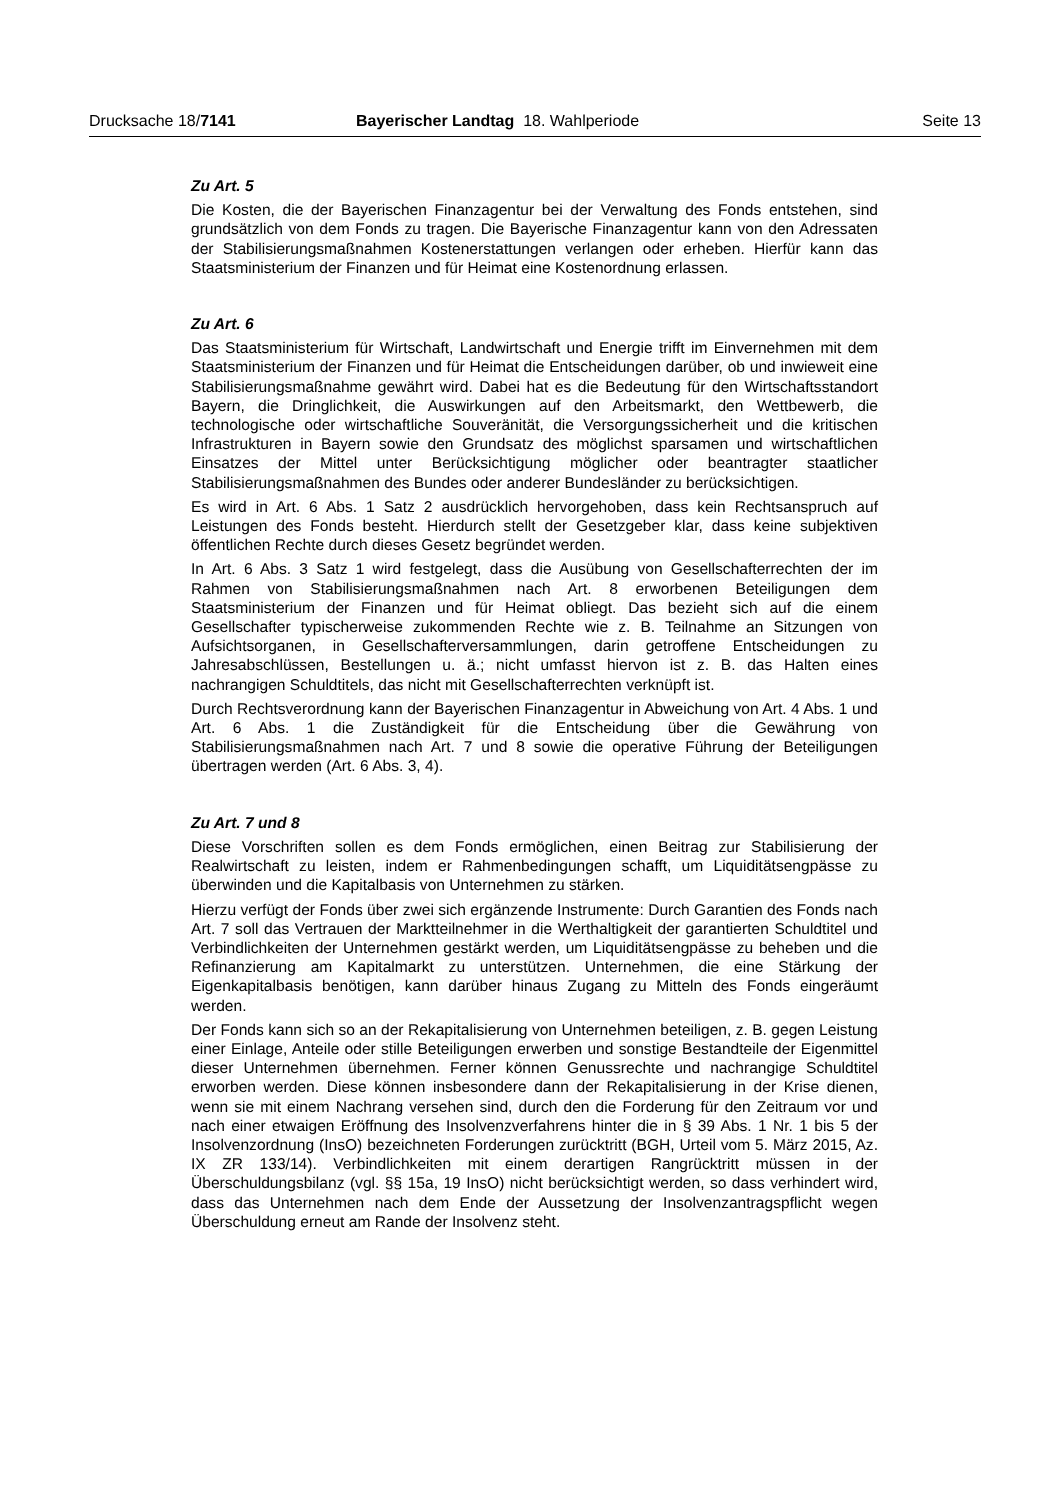Drucksache 18/7141 Bayerischer Landtag 18. Wahlperiode Seite 13
Zu Art. 5
Die Kosten, die der Bayerischen Finanzagentur bei der Verwaltung des Fonds entstehen, sind grundsätzlich von dem Fonds zu tragen. Die Bayerische Finanzagentur kann von den Adressaten der Stabilisierungsmaßnahmen Kostenerstattungen verlangen oder erheben. Hierfür kann das Staatsministerium der Finanzen und für Heimat eine Kostenordnung erlassen.
Zu Art. 6
Das Staatsministerium für Wirtschaft, Landwirtschaft und Energie trifft im Einvernehmen mit dem Staatsministerium der Finanzen und für Heimat die Entscheidungen darüber, ob und inwieweit eine Stabilisierungsmaßnahme gewährt wird. Dabei hat es die Bedeutung für den Wirtschaftsstandort Bayern, die Dringlichkeit, die Auswirkungen auf den Arbeitsmarkt, den Wettbewerb, die technologische oder wirtschaftliche Souveränität, die Versorgungssicherheit und die kritischen Infrastrukturen in Bayern sowie den Grundsatz des möglichst sparsamen und wirtschaftlichen Einsatzes der Mittel unter Berücksichtigung möglicher oder beantragter staatlicher Stabilisierungsmaßnahmen des Bundes oder anderer Bundesländer zu berücksichtigen.
Es wird in Art. 6 Abs. 1 Satz 2 ausdrücklich hervorgehoben, dass kein Rechtsanspruch auf Leistungen des Fonds besteht. Hierdurch stellt der Gesetzgeber klar, dass keine subjektiven öffentlichen Rechte durch dieses Gesetz begründet werden.
In Art. 6 Abs. 3 Satz 1 wird festgelegt, dass die Ausübung von Gesellschafterrechten der im Rahmen von Stabilisierungsmaßnahmen nach Art. 8 erworbenen Beteiligungen dem Staatsministerium der Finanzen und für Heimat obliegt. Das bezieht sich auf die einem Gesellschafter typischerweise zukommenden Rechte wie z. B. Teilnahme an Sitzungen von Aufsichtsorganen, in Gesellschafterversammlungen, darin getroffene Entscheidungen zu Jahresabschlüssen, Bestellungen u. ä.; nicht umfasst hiervon ist z. B. das Halten eines nachrangigen Schuldtitels, das nicht mit Gesellschafterrechten verknüpft ist.
Durch Rechtsverordnung kann der Bayerischen Finanzagentur in Abweichung von Art. 4 Abs. 1 und Art. 6 Abs. 1 die Zuständigkeit für die Entscheidung über die Gewährung von Stabilisierungsmaßnahmen nach Art. 7 und 8 sowie die operative Führung der Beteiligungen übertragen werden (Art. 6 Abs. 3, 4).
Zu Art. 7 und 8
Diese Vorschriften sollen es dem Fonds ermöglichen, einen Beitrag zur Stabilisierung der Realwirtschaft zu leisten, indem er Rahmenbedingungen schafft, um Liquiditätsengpässe zu überwinden und die Kapitalbasis von Unternehmen zu stärken.
Hierzu verfügt der Fonds über zwei sich ergänzende Instrumente: Durch Garantien des Fonds nach Art. 7 soll das Vertrauen der Marktteilnehmer in die Werthaltigkeit der garantierten Schuldtitel und Verbindlichkeiten der Unternehmen gestärkt werden, um Liquiditätsengpässe zu beheben und die Refinanzierung am Kapitalmarkt zu unterstützen. Unternehmen, die eine Stärkung der Eigenkapitalbasis benötigen, kann darüber hinaus Zugang zu Mitteln des Fonds eingeräumt werden.
Der Fonds kann sich so an der Rekapitalisierung von Unternehmen beteiligen, z. B. gegen Leistung einer Einlage, Anteile oder stille Beteiligungen erwerben und sonstige Bestandteile der Eigenmittel dieser Unternehmen übernehmen. Ferner können Genussrechte und nachrangige Schuldtitel erworben werden. Diese können insbesondere dann der Rekapitalisierung in der Krise dienen, wenn sie mit einem Nachrang versehen sind, durch den die Forderung für den Zeitraum vor und nach einer etwaigen Eröffnung des Insolvenzverfahrens hinter die in § 39 Abs. 1 Nr. 1 bis 5 der Insolvenzordnung (InsO) bezeichneten Forderungen zurücktritt (BGH, Urteil vom 5. März 2015, Az. IX ZR 133/14). Verbindlichkeiten mit einem derartigen Rangrücktritt müssen in der Überschuldungsbilanz (vgl. §§ 15a, 19 InsO) nicht berücksichtigt werden, so dass verhindert wird, dass das Unternehmen nach dem Ende der Aussetzung der Insolvenzantragspflicht wegen Überschuldung erneut am Rande der Insolvenz steht.